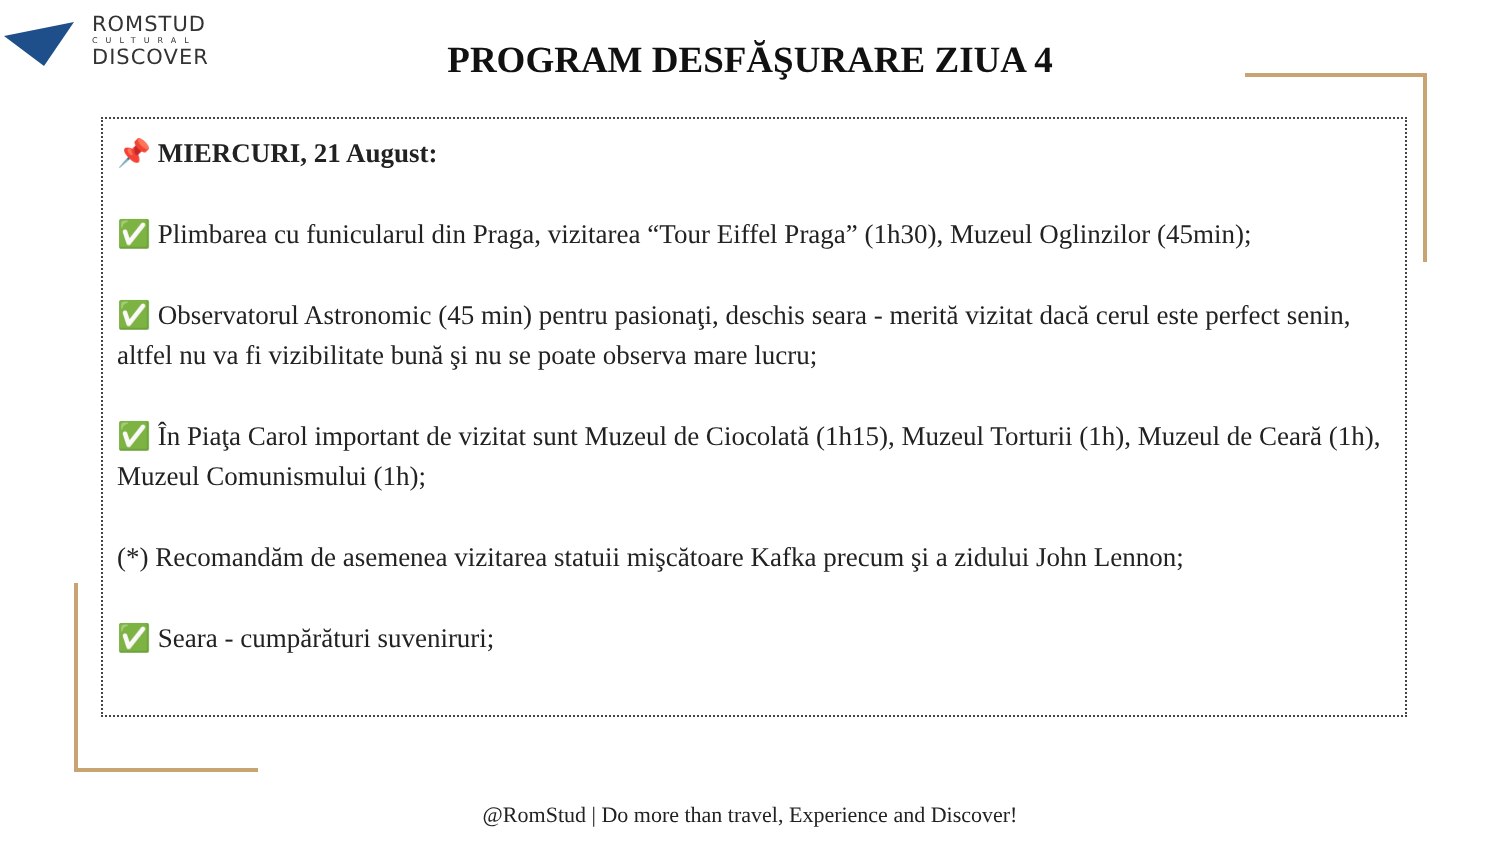ROMSTUD
CULTURAL
DISCOVER
PROGRAM DESFĂŞURARE ZIUA 4
📌 MIERCURI, 21 August:
✅ Plimbarea cu funicularul din Praga, vizitarea “Tour Eiffel Praga” (1h30), Muzeul Oglinzilor (45min);
✅ Observatorul Astronomic (45 min) pentru pasionaţi, deschis seara - merită vizitat dacă cerul este perfect senin, altfel nu va fi vizibilitate bună şi nu se poate observa mare lucru;
✅ În Piaţa Carol important de vizitat sunt Muzeul de Ciocolată (1h15), Muzeul Torturii (1h), Muzeul de Ceară (1h), Muzeul Comunismului (1h);
(*) Recomandăm de asemenea vizitarea statuii mişcătoare Kafka precum şi a zidului John Lennon;
✅ Seara - cumpărături suveniruri;
@RomStud | Do more than travel, Experience and Discover!